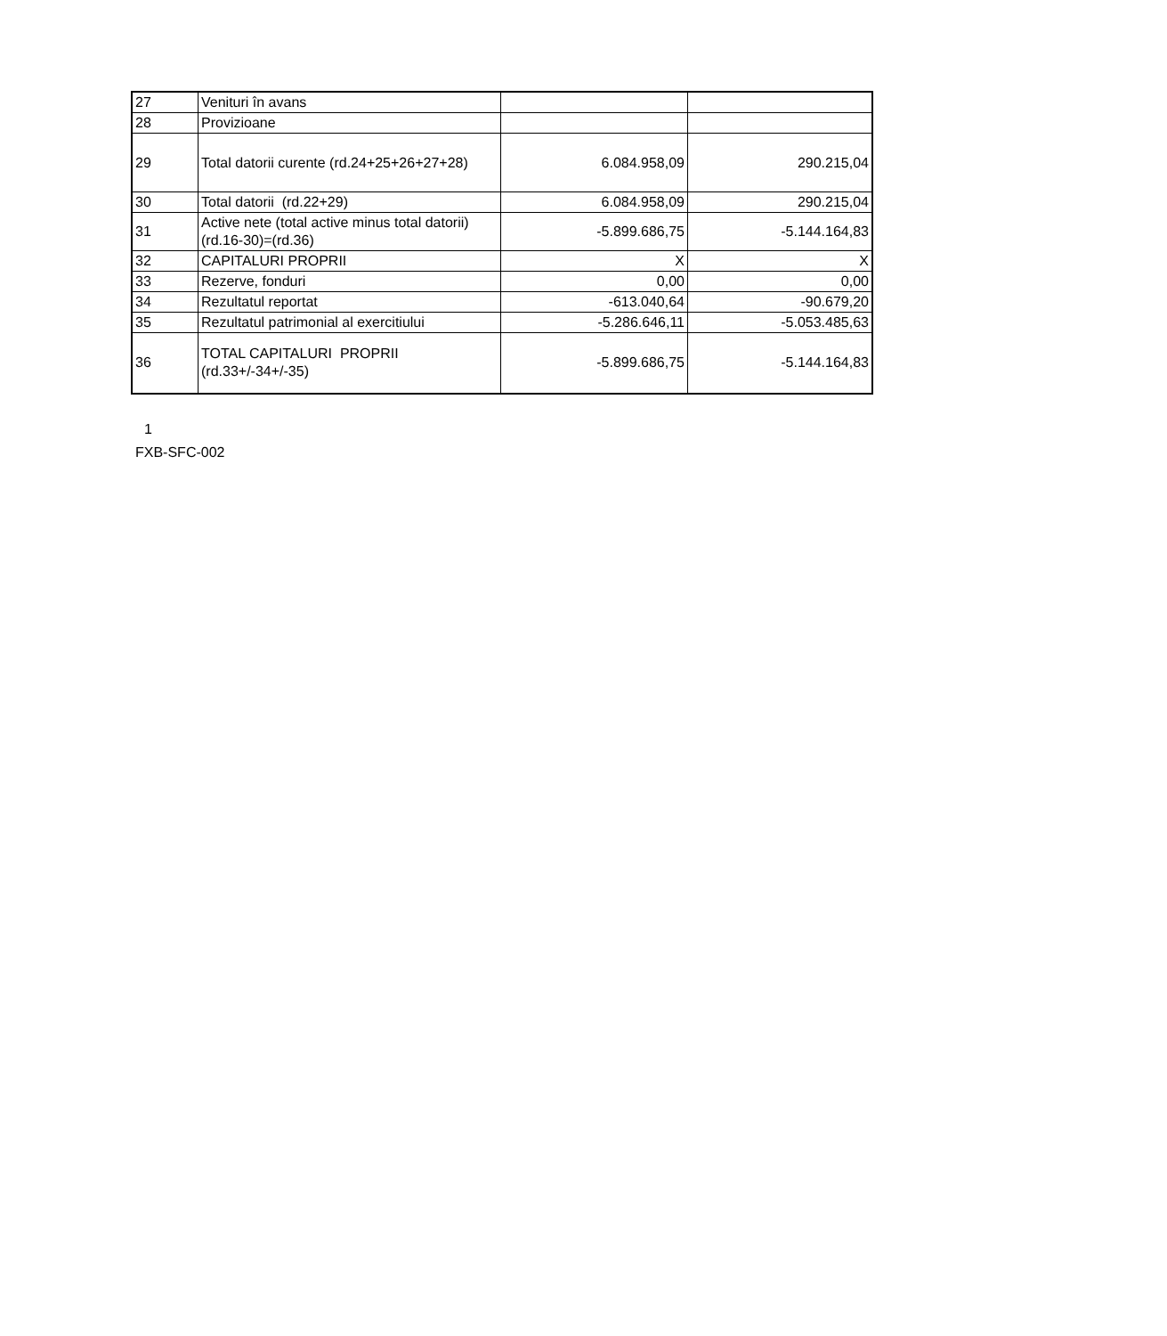| 27 | Venituri în avans | | |
| 28 | Provizioane | | |
| 29 | Total datorii curente (rd.24+25+26+27+28) | 6.084.958,09 | 290.215,04 |
| 30 | Total datorii (rd.22+29) | 6.084.958,09 | 290.215,04 |
| 31 | Active nete (total active minus total datorii) (rd.16-30)=(rd.36) | -5.899.686,75 | -5.144.164,83 |
| 32 | CAPITALURI PROPRII | X | X |
| 33 | Rezerve, fonduri | 0,00 | 0,00 |
| 34 | Rezultatul reportat | -613.040,64 | -90.679,20 |
| 35 | Rezultatul patrimonial al exercitiului | -5.286.646,11 | -5.053.485,63 |
| 36 | TOTAL CAPITALURI PROPRII (rd.33+/-34+/-35) | -5.899.686,75 | -5.144.164,83 |
1
FXB-SFC-002